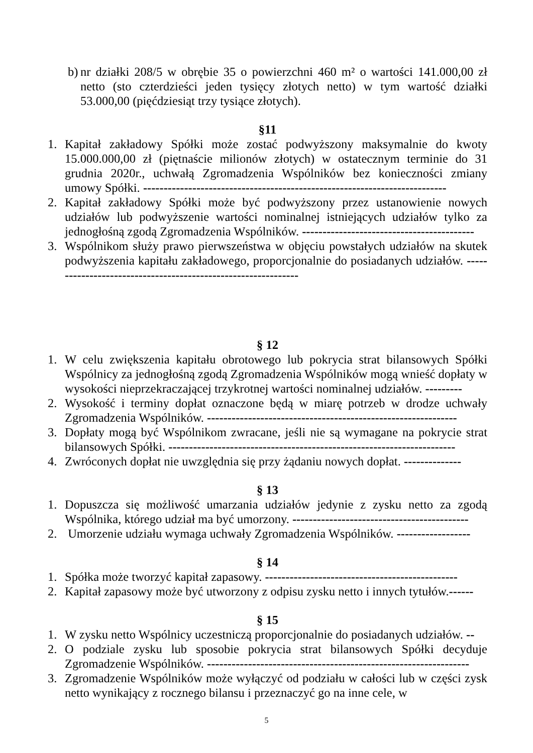b) nr działki 208/5 w obrębie 35 o powierzchni 460 m² o wartości 141.000,00 zł netto (sto czterdzieści jeden tysięcy złotych netto) w tym wartość działki 53.000,00 (pięćdziesiąt trzy tysiące złotych).
§11
1. Kapitał zakładowy Spółki może zostać podwyższony maksymalnie do kwoty 15.000.000,00 zł (piętnaście milionów złotych) w ostatecznym terminie do 31 grudnia 2020r., uchwałą Zgromadzenia Wspólników bez konieczności zmiany umowy Spółki. --------------------------------------------------------------------------
2. Kapitał zakładowy Spółki może być podwyższony przez ustanowienie nowych udziałów lub podwyższenie wartości nominalnej istniejących udziałów tylko za jednogłośną zgodą Zgromadzenia Wspólników. ------------------------------------------
3. Wspólnikom służy prawo pierwszeństwa w objęciu powstałych udziałów na skutek podwyższenia kapitału zakładowego, proporcjonalnie do posiadanych udziałów. --------------------------------------------------------------
§ 12
1. W celu zwiększenia kapitału obrotowego lub pokrycia strat bilansowych Spółki Wspólnicy za jednogłośną zgodą Zgromadzenia Wspólników mogą wnieść dopłaty w wysokości nieprzekraczającej trzykrotnej wartości nominalnej udziałów. ---------
2. Wysokość i terminy dopłat oznaczone będą w miarę potrzeb w drodze uchwały Zgromadzenia Wspólników. -------------------------------------------------------------
3. Dopłaty mogą być Wspólnikom zwracane, jeśli nie są wymagane na pokrycie strat bilansowych Spółki. ----------------------------------------------------------------------
4. Zwróconych dopłat nie uwzględnia się przy żądaniu nowych dopłat. --------------
§ 13
1. Dopuszcza się możliwość umarzania udziałów jedynie z zysku netto za zgodą Wspólnika, którego udział ma być umorzony. -------------------------------------------
2. Umorzenie udziału wymaga uchwały Zgromadzenia Wspólników. ------------------
§ 14
1. Spółka może tworzyć kapitał zapasowy. -----------------------------------------------
2. Kapitał zapasowy może być utworzony z odpisu zysku netto i innych tytułów.------
§ 15
1. W zysku netto Wspólnicy uczestniczą proporcjonalnie do posiadanych udziałów. --
2. O podziale zysku lub sposobie pokrycia strat bilansowych Spółki decyduje Zgromadzenie Wspólników. ----------------------------------------------------------------
3. Zgromadzenie Wspólników może wyłączyć od podziału w całości lub w części zysk netto wynikający z rocznego bilansu i przeznaczyć go na inne cele, w
5